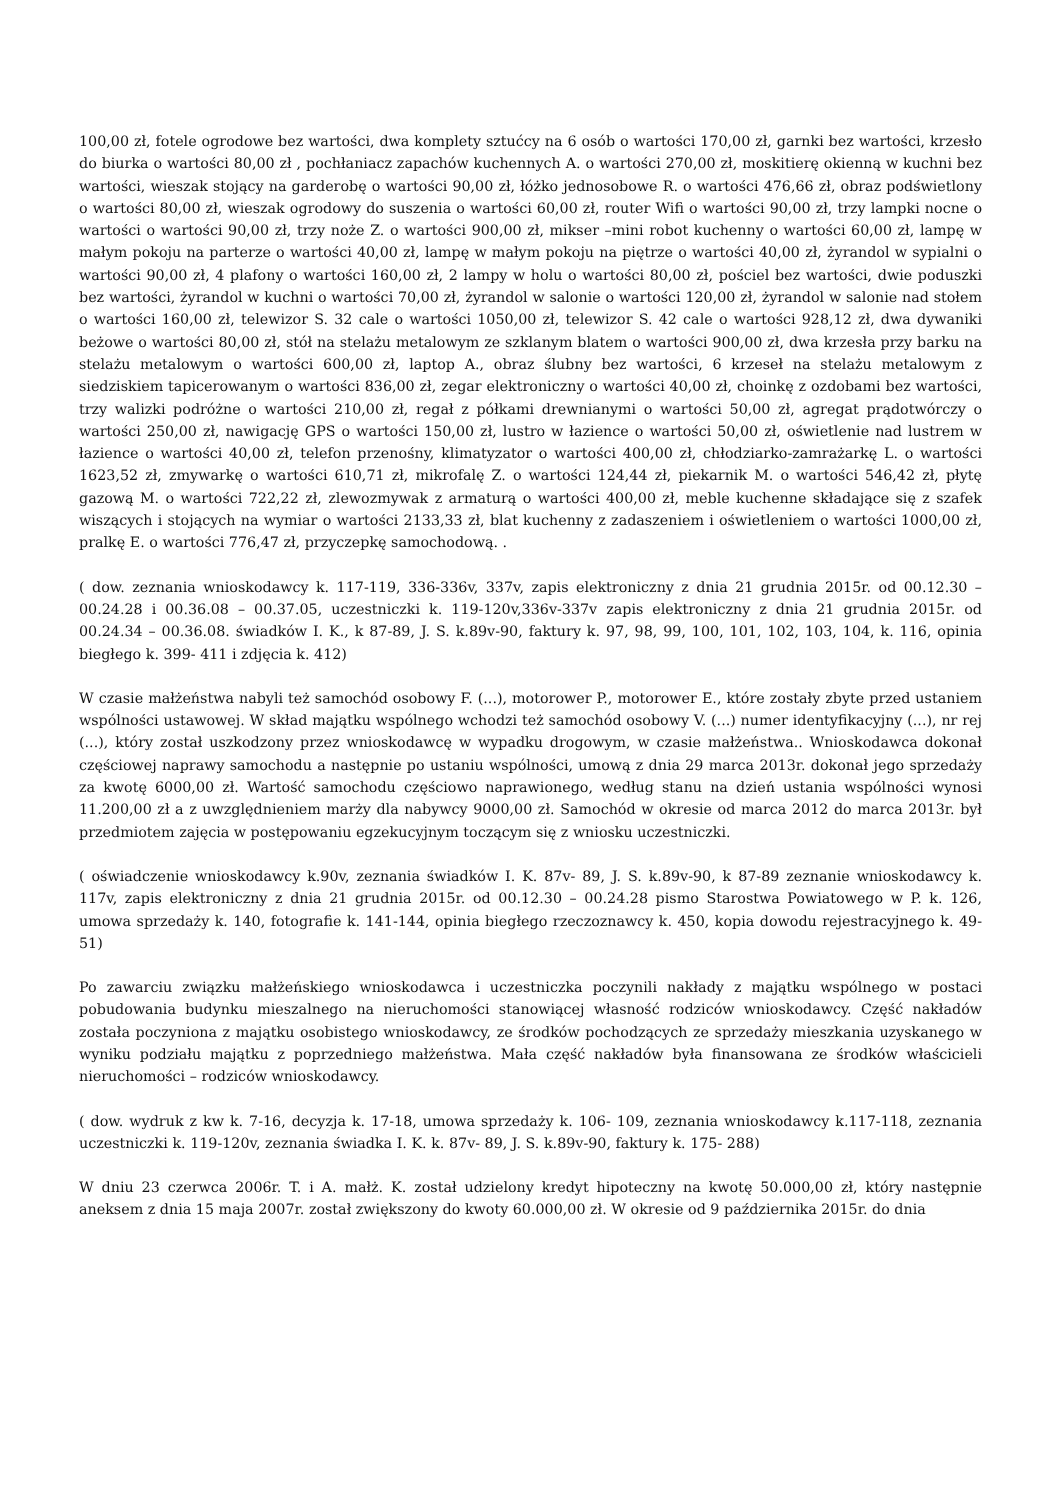100,00 zł, fotele ogrodowe bez wartości, dwa komplety sztućcy na 6 osób o wartości 170,00 zł, garnki bez wartości, krzesło do biurka o wartości 80,00 zł , pochłaniacz zapachów kuchennych A. o wartości 270,00 zł, moskitierę okienną w kuchni bez wartości, wieszak stojący na garderobę o wartości 90,00 zł, łóżko jednosobowe R. o wartości 476,66 zł, obraz podświetlony o wartości 80,00 zł, wieszak ogrodowy do suszenia o wartości 60,00 zł, router Wifi o wartości 90,00 zł, trzy lampki nocne o wartości o wartości 90,00 zł, trzy noże Z. o wartości 900,00 zł, mikser –mini robot kuchenny o wartości 60,00 zł, lampę w małym pokoju na parterze o wartości 40,00 zł, lampę w małym pokoju na piętrze o wartości 40,00 zł, żyrandol w sypialni o wartości 90,00 zł, 4 plafony o wartości 160,00 zł, 2 lampy w holu o wartości 80,00 zł, pościel bez wartości, dwie poduszki bez wartości, żyrandol w kuchni o wartości 70,00 zł, żyrandol w salonie o wartości 120,00 zł, żyrandol w salonie nad stołem o wartości 160,00 zł, telewizor S. 32 cale o wartości 1050,00 zł, telewizor S. 42 cale o wartości 928,12 zł, dwa dywaniki beżowe o wartości 80,00 zł, stół na stelażu metalowym ze szklanym blatem o wartości 900,00 zł, dwa krzesła przy barku na stelażu metalowym o wartości 600,00 zł, laptop A., obraz ślubny bez wartości, 6 krzeseł na stelażu metalowym z siedziskiem tapicerowanym o wartości 836,00 zł, zegar elektroniczny o wartości 40,00 zł, choinkę z ozdobami bez wartości, trzy walizki podróżne o wartości 210,00 zł, regał z półkami drewnianymi o wartości 50,00 zł, agregat prądotwórczy o wartości 250,00 zł, nawigację GPS o wartości 150,00 zł, lustro w łazience o wartości 50,00 zł, oświetlenie nad lustrem w łazience o wartości 40,00 zł, telefon przenośny, klimatyzator o wartości 400,00 zł, chłodziarko-zamrażarkę L. o wartości 1623,52 zł, zmywarkę o wartości 610,71 zł, mikrofalę Z. o wartości 124,44 zł, piekarnik M. o wartości 546,42 zł, płytę gazową M. o wartości 722,22 zł, zlewozmywak z armaturą o wartości 400,00 zł, meble kuchenne składające się z szafek wiszących i stojących na wymiar o wartości 2133,33 zł, blat kuchenny z zadaszeniem i oświetleniem o wartości 1000,00 zł, pralkę E. o wartości 776,47 zł, przyczepkę samochodową. .
( dow. zeznania wnioskodawcy k. 117-119, 336-336v, 337v, zapis elektroniczny z dnia 21 grudnia 2015r. od 00.12.30 – 00.24.28 i 00.36.08 – 00.37.05, uczestniczki k. 119-120v,336v-337v zapis elektroniczny z dnia 21 grudnia 2015r. od 00.24.34 – 00.36.08. świadków I. K., k 87-89, J. S. k.89v-90, faktury k. 97, 98, 99, 100, 101, 102, 103, 104, k. 116, opinia biegłego k. 399- 411 i zdjęcia k. 412)
W czasie małżeństwa nabyli też samochód osobowy F. (...), motorower P., motorower E., które zostały zbyte przed ustaniem wspólności ustawowej. W skład majątku wspólnego wchodzi też samochód osobowy V. (...) numer identyfikacyjny (...), nr rej (...), który został uszkodzony przez wnioskodawcę w wypadku drogowym, w czasie małżeństwa.. Wnioskodawca dokonał częściowej naprawy samochodu a następnie po ustaniu wspólności, umową z dnia 29 marca 2013r. dokonał jego sprzedaży za kwotę 6000,00 zł. Wartość samochodu częściowo naprawionego, według stanu na dzień ustania wspólności wynosi 11.200,00 zł a z uwzględnieniem marży dla nabywcy 9000,00 zł. Samochód w okresie od marca 2012 do marca 2013r. był przedmiotem zajęcia w postępowaniu egzekucyjnym toczącym się z wniosku uczestniczki.
( oświadczenie wnioskodawcy k.90v, zeznania świadków I. K. 87v- 89, J. S. k.89v-90, k 87-89 zeznanie wnioskodawcy k. 117v, zapis elektroniczny z dnia 21 grudnia 2015r. od 00.12.30 – 00.24.28 pismo Starostwa Powiatowego w P. k. 126, umowa sprzedaży k. 140, fotografie k. 141-144, opinia biegłego rzeczoznawcy k. 450, kopia dowodu rejestracyjnego k. 49-51)
Po zawarciu związku małżeńskiego wnioskodawca i uczestniczka poczynili nakłady z majątku wspólnego w postaci pobudowania budynku mieszalnego na nieruchomości stanowiącej własność rodziców wnioskodawcy. Część nakładów została poczyniona z majątku osobistego wnioskodawcy, ze środków pochodzących ze sprzedaży mieszkania uzyskanego w wyniku podziału majątku z poprzedniego małżeństwa. Mała część nakładów była finansowana ze środków właścicieli nieruchomości – rodziców wnioskodawcy.
( dow. wydruk z kw k. 7-16, decyzja k. 17-18, umowa sprzedaży k. 106- 109, zeznania wnioskodawcy k.117-118, zeznania uczestniczki k. 119-120v, zeznania świadka I. K. k. 87v- 89, J. S. k.89v-90, faktury k. 175- 288)
W dniu 23 czerwca 2006r. T. i A. małż. K. został udzielony kredyt hipoteczny na kwotę 50.000,00 zł, który następnie aneksem z dnia 15 maja 2007r. został zwiększony do kwoty 60.000,00 zł. W okresie od 9 października 2015r. do dnia